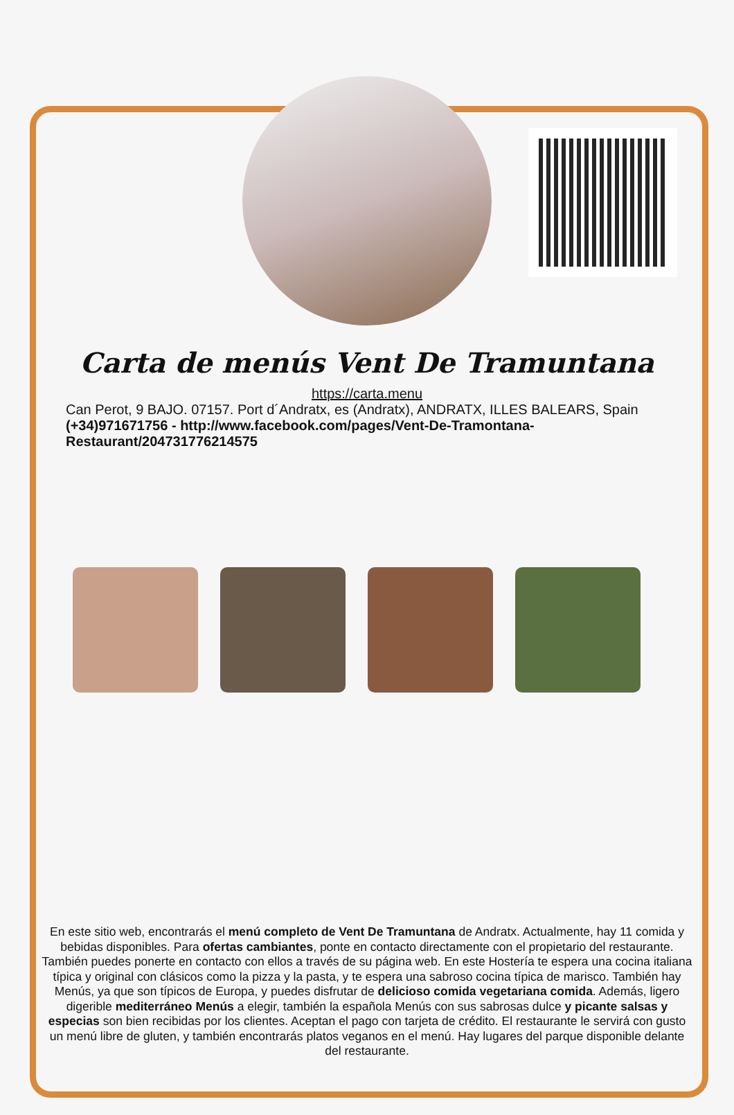Carta de menús Vent De Tramuntana
https://carta.menu
Can Perot, 9 BAJO. 07157. Port d´Andratx, es (Andratx), ANDRATX, ILLES BALEARS, Spain
(+34)971671756 - http://www.facebook.com/pages/Vent-De-Tramontana-Restaurant/204731776214575
En este sitio web, encontrarás el menú completo de Vent De Tramuntana de Andratx. Actualmente, hay 11 comida y bebidas disponibles. Para ofertas cambiantes, ponte en contacto directamente con el propietario del restaurante. También puedes ponerte en contacto con ellos a través de su página web. En este Hostería te espera una cocina italiana típica y original con clásicos como la pizza y la pasta, y te espera una sabroso cocina típica de marisco. También hay Menús, ya que son típicos de Europa, y puedes disfrutar de delicioso comida vegetariana comida. Además, ligero digerible mediterráneo Menús a elegir, también la española Menús con sus sabrosas dulce y picante salsas y especias son bien recibidas por los clientes. Aceptan el pago con tarjeta de crédito. El restaurante le servirá con gusto un menú libre de gluten, y también encontrarás platos veganos en el menú. Hay lugares del parque disponible delante del restaurante.